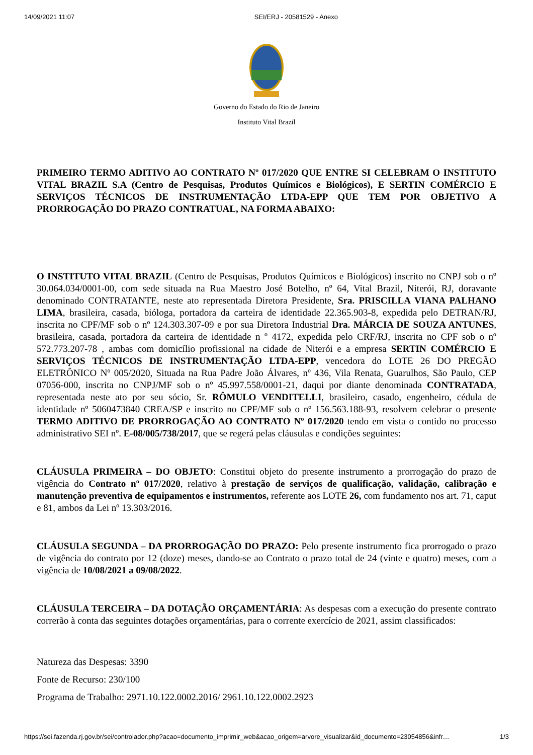14/09/2021 11:07 SEI/ERJ - 20581529 - Anexo
Governo do Estado do Rio de Janeiro
Instituto Vital Brazil
PRIMEIRO TERMO ADITIVO AO CONTRATO Nº 017/2020 QUE ENTRE SI CELEBRAM O INSTITUTO VITAL BRAZIL S.A (Centro de Pesquisas, Produtos Químicos e Biológicos), E SERTIN COMÉRCIO E SERVIÇOS TÉCNICOS DE INSTRUMENTAÇÃO LTDA-EPP QUE TEM POR OBJETIVO A PRORROGAÇÃO DO PRAZO CONTRATUAL, NA FORMA ABAIXO:
O INSTITUTO VITAL BRAZIL (Centro de Pesquisas, Produtos Químicos e Biológicos) inscrito no CNPJ sob o nº 30.064.034/0001-00, com sede situada na Rua Maestro José Botelho, nº 64, Vital Brazil, Niterói, RJ, doravante denominado CONTRATANTE, neste ato representada Diretora Presidente, Sra. PRISCILLA VIANA PALHANO LIMA, brasileira, casada, bióloga, portadora da carteira de identidade 22.365.903-8, expedida pelo DETRAN/RJ, inscrita no CPF/MF sob o nº 124.303.307-09 e por sua Diretora Industrial Dra. MÁRCIA DE SOUZA ANTUNES, brasileira, casada, portadora da carteira de identidade n º 4172, expedida pelo CRF/RJ, inscrita no CPF sob o nº 572.773.207-78 , ambas com domicílio profissional na cidade de Niterói e a empresa SERTIN COMÉRCIO E SERVIÇOS TÉCNICOS DE INSTRUMENTAÇÃO LTDA-EPP, vencedora do LOTE 26 DO PREGÃO ELETRÔNICO Nº 005/2020, Situada na Rua Padre João Álvares, nº 436, Vila Renata, Guarulhos, São Paulo, CEP 07056-000, inscrita no CNPJ/MF sob o nº 45.997.558/0001-21, daqui por diante denominada CONTRATADA, representada neste ato por seu sócio, Sr. RÔMULO VENDITELLI, brasileiro, casado, engenheiro, cédula de identidade nº 5060473840 CREA/SP e inscrito no CPF/MF sob o nº 156.563.188-93, resolvem celebrar o presente TERMO ADITIVO DE PRORROGAÇÃO AO CONTRATO Nº 017/2020 tendo em vista o contido no processo administrativo SEI nº. E-08/005/738/2017, que se regerá pelas cláusulas e condições seguintes:
CLÁUSULA PRIMEIRA – DO OBJETO: Constitui objeto do presente instrumento a prorrogação do prazo de vigência do Contrato nº 017/2020, relativo à prestação de serviços de qualificação, validação, calibração e manutenção preventiva de equipamentos e instrumentos, referente aos LOTE 26, com fundamento nos art. 71, caput e 81, ambos da Lei nº 13.303/2016.
CLÁUSULA SEGUNDA – DA PRORROGAÇÃO DO PRAZO: Pelo presente instrumento fica prorrogado o prazo de vigência do contrato por 12 (doze) meses, dando-se ao Contrato o prazo total de 24 (vinte e quatro) meses, com a vigência de 10/08/2021 a 09/08/2022.
CLÁUSULA TERCEIRA – DA DOTAÇÃO ORÇAMENTÁRIA: As despesas com a execução do presente contrato correrão à conta das seguintes dotações orçamentárias, para o corrente exercício de 2021, assim classificados:
Natureza das Despesas: 3390
Fonte de Recurso: 230/100
Programa de Trabalho: 2971.10.122.0002.2016/ 2961.10.122.0002.2923
https://sei.fazenda.rj.gov.br/sei/controlador.php?acao=documento_imprimir_web&acao_origem=arvore_visualizar&id_documento=23054856&infr… 1/3